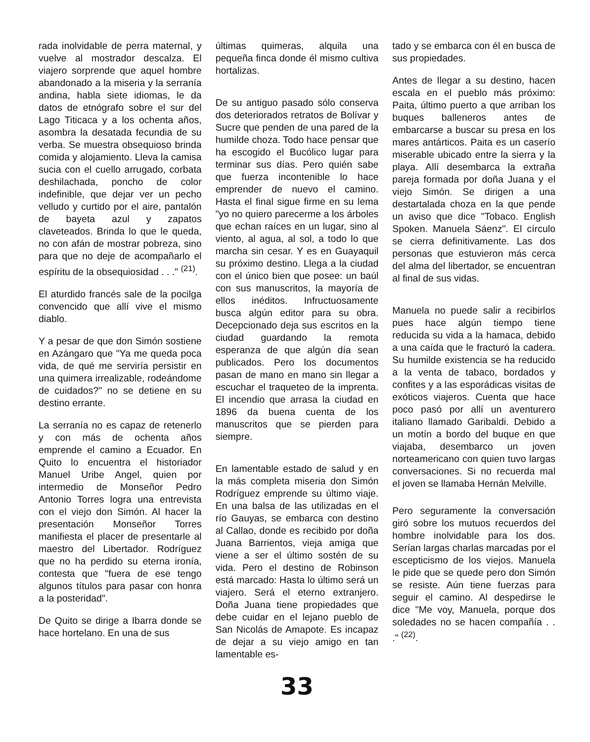rada inolvidable de perra maternal, y vuelve al mostrador descalza. El viajero sorprende que aquel hombre abandonado a la miseria y la serranía andina, habla siete idiomas, le da datos de etnógrafo sobre el sur del Lago Titicaca y a los ochenta años, asombra la desatada fecundia de su verba. Se muestra obsequioso brinda comida y alojamiento. Lleva la camisa sucia con el cuello arrugado, corbata deshilachada, poncho de color indefinible, que dejar ver un pecho velludo y curtido por el aire, pantalón de bayeta azul y zapatos claveteados. Brinda lo que le queda, no con afán de mostrar pobreza, sino para que no deje de acompañarlo el espíritu de la obsequiosidad . . ." <sup>(21)</sup>.
El aturdido francés sale de la pocilga convencido que allí vive el mismo diablo.
Y a pesar de que don Simón sostiene en Azángaro que "Ya me queda poca vida, de qué me serviría persistir en una quimera irrealizable, rodeándome de cuidados?" no se detiene en su destino errante.
La serranía no es capaz de retenerlo y con más de ochenta años emprende el camino a Ecuador. En Quito lo encuentra el historiador Manuel Uribe Angel, quien por intermedio de Monseñor Pedro Antonio Torres logra una entrevista con el viejo don Simón. Al hacer la presentación Monseñor Torres manifiesta el placer de presentarle al maestro del Libertador. Rodríguez que no ha perdido su eterna ironía, contesta que "fuera de ese tengo algunos títulos para pasar con honra a la posteridad".
De Quito se dirige a Ibarra donde se hace hortelano. En una de sus
últimas quimeras, alquila una pequeña finca donde él mismo cultiva hortalizas.
De su antiguo pasado sólo conserva dos deteriorados retratos de Bolívar y Sucre que penden de una pared de la humilde choza. Todo hace pensar que ha escogido el Bucólico lugar para terminar sus días. Pero quién sabe que fuerza incontenible lo hace emprender de nuevo el camino. Hasta el final sigue firme en su lema "yo no quiero parecerme a los árboles que echan raíces en un lugar, sino al viento, al agua, al sol, a todo lo que marcha sin cesar. Y es en Guayaquil su próximo destino. Llega a la ciudad con el único bien que posee: un baúl con sus manuscritos, la mayoría de ellos inéditos. Infructuosamente busca algún editor para su obra. Decepcionado deja sus escritos en la ciudad guardando la remota esperanza de que algún día sean publicados. Pero los documentos pasan de mano en mano sin llegar a escuchar el traqueteo de la imprenta. El incendio que arrasa la ciudad en 1896 da buena cuenta de los manuscritos que se pierden para siempre.
En lamentable estado de salud y en la más completa miseria don Simón Rodríguez emprende su último viaje. En una balsa de las utilizadas en el río Gauyas, se embarca con destino al Callao, donde es recibido por doña Juana Barrientos, vieja amiga que viene a ser el último sostén de su vida. Pero el destino de Robinson está marcado: Hasta lo último será un viajero. Será el eterno extranjero. Doña Juana tiene propiedades que debe cuidar en el lejano pueblo de San Nicolás de Amapote. Es incapaz de dejar a su viejo amigo en tan lamentable es-
tado y se embarca con él en busca de sus propiedades.
Antes de llegar a su destino, hacen escala en el pueblo más próximo: Paita, último puerto a que arriban los buques balleneros antes de embarcarse a buscar su presa en los mares antárticos. Paita es un caserío miserable ubicado entre la sierra y la playa. Allí desembarca la extraña pareja formada por doña Juana y el viejo Simón. Se dirigen a una destartalada choza en la que pende un aviso que dice "Tobaco. English Spoken. Manuela Sáenz". El círculo se cierra definitivamente. Las dos personas que estuvieron más cerca del alma del libertador, se encuentran al final de sus vidas.
Manuela no puede salir a recibirlos pues hace algún tiempo tiene reducida su vida a la hamaca, debido a una caída que le fracturó la cadera. Su humilde existencia se ha reducido a la venta de tabaco, bordados y confites y a las esporádicas visitas de exóticos viajeros. Cuenta que hace poco pasó por allí un aventurero italiano llamado Garibaldi. Debido a un motín a bordo del buque en que viajaba, desembarco un joven norteamericano con quien tuvo largas conversaciones. Si no recuerda mal el joven se llamaba Hernán Melville.
Pero seguramente la conversación giró sobre los mutuos recuerdos del hombre inolvidable para los dos. Serían largas charlas marcadas por el escepticismo de los viejos. Manuela le pide que se quede pero don Simón se resiste. Aún tiene fuerzas para seguir el camino. Al despedirse le dice "Me voy, Manuela, porque dos soledades no se hacen compañía . . ." <sup>(22)</sup>.
33